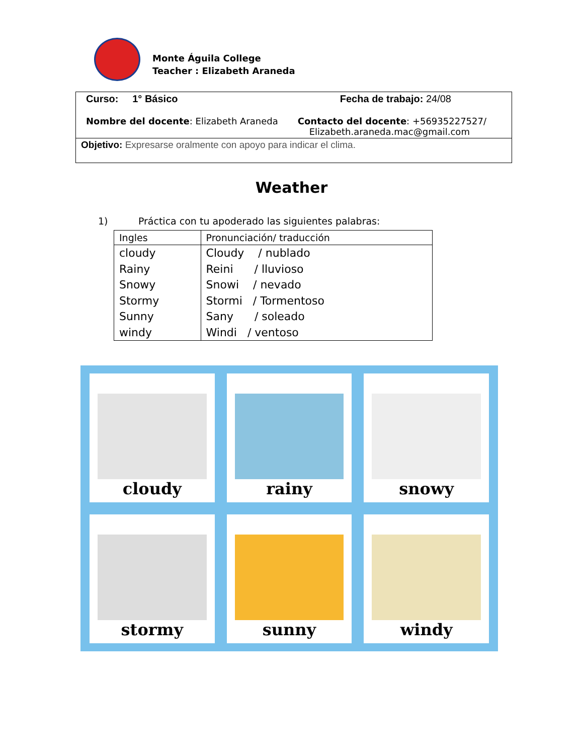Monte Águila College
Teacher : Elizabeth Araneda
Curso: 1° Básico Fecha de trabajo: 24/08
Nombre del docente: Elizabeth Araneda Contacto del docente: +56935227527/
Elizabeth.araneda.mac@gmail.com
Objetivo: Expresarse oralmente con apoyo para indicar el clima.
Weather
1) Práctica con tu apoderado las siguientes palabras:
| Ingles | Pronunciación/ traducción |
| --- | --- |
| cloudy Rainy Snowy Stormy Sunny windy | Cloudy / nublado Reini / lluvioso Snowi / nevado Stormi / Tormentoso Sany / soleado Windi / ventoso |
cloudy
rainy
snowy
stormy
sunny
windy